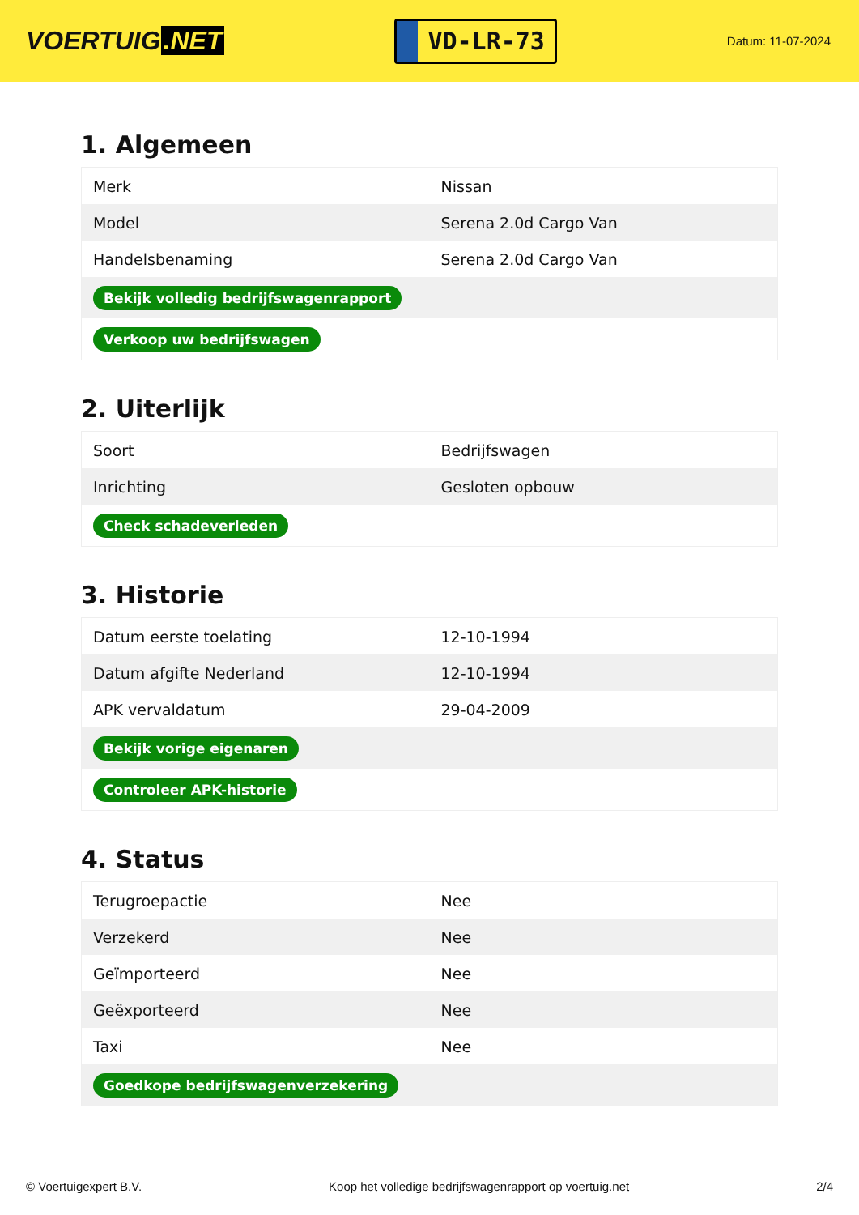VOERTUIG.NET
VD-LR-73
Datum: 11-07-2024
1. Algemeen
| Merk | Nissan |
| Model | Serena 2.0d Cargo Van |
| Handelsbenaming | Serena 2.0d Cargo Van |
| Bekijk volledig bedrijfswagenrapport | |
| Verkoop uw bedrijfswagen | |
2. Uiterlijk
| Soort | Bedrijfswagen |
| Inrichting | Gesloten opbouw |
| Check schadeverleden | |
3. Historie
| Datum eerste toelating | 12-10-1994 |
| Datum afgifte Nederland | 12-10-1994 |
| APK vervaldatum | 29-04-2009 |
| Bekijk vorige eigenaren | |
| Controleer APK-historie | |
4. Status
| Terugroepactie | Nee |
| Verzekerd | Nee |
| Geïmporteerd | Nee |
| Geëxporteerd | Nee |
| Taxi | Nee |
| Goedkope bedrijfswagenverzekering | |
© Voertuigexpert B.V. Koop het volledige bedrijfswagenrapport op voertuig.net 2/4